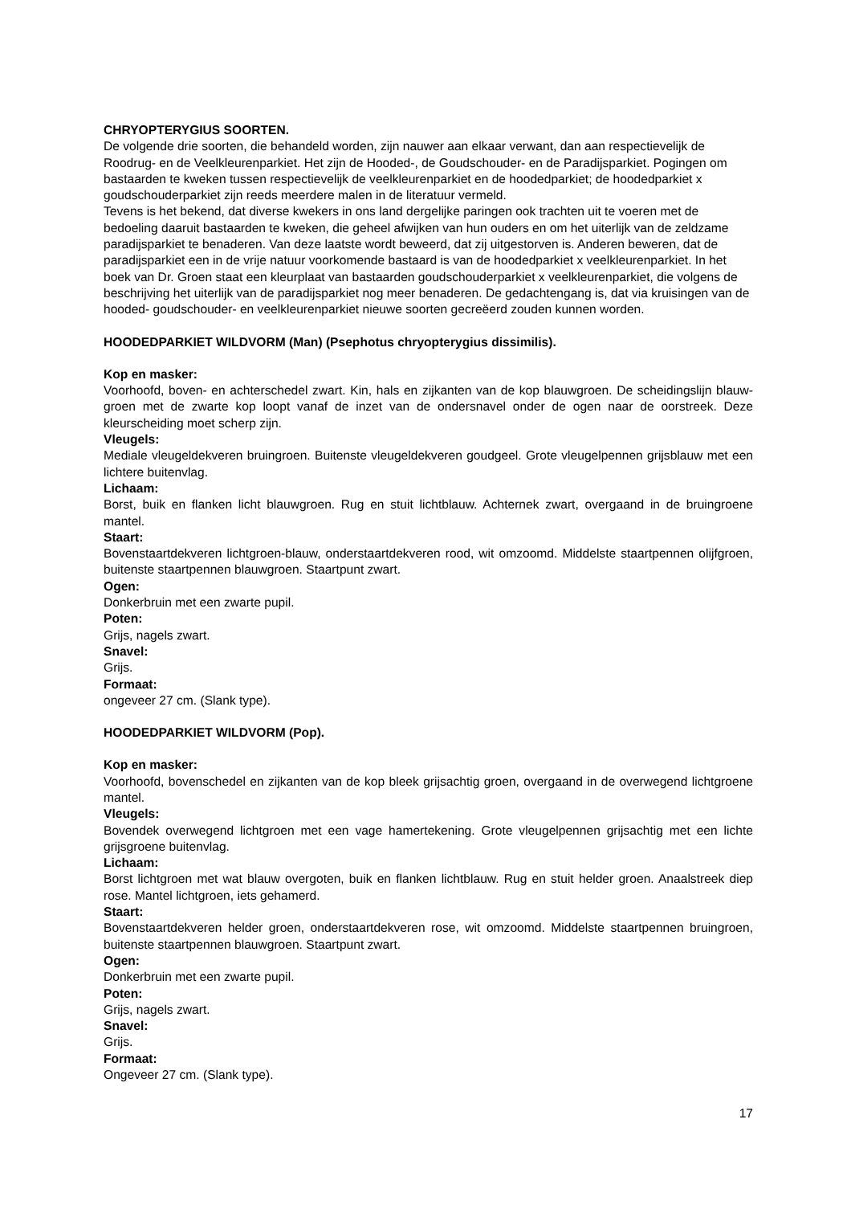CHRYOPTERYGIUS SOORTEN.
De volgende drie soorten, die behandeld worden, zijn nauwer aan elkaar verwant, dan aan respectievelijk de Roodrug- en de Veelkleurenparkiet. Het zijn de Hooded-, de Goudschouder- en de Paradijsparkiet. Pogingen om bastaarden te kweken tussen respectievelijk de veelkleurenparkiet en de hoodedparkiet; de hoodedparkiet x goudschouderparkiet zijn reeds meerdere malen in de literatuur vermeld.
Tevens is het bekend, dat diverse kwekers in ons land dergelijke paringen ook trachten uit te voeren met de bedoeling daaruit bastaarden te kweken, die geheel afwijken van hun ouders en om het uiterlijk van de zeldzame paradijsparkiet te benaderen. Van deze laatste wordt beweerd, dat zij uitgestorven is. Anderen beweren, dat de paradijsparkiet een in de vrije natuur voorkomende bastaard is van de hoodedparkiet x veelkleurenparkiet. In het boek van Dr. Groen staat een kleurplaat van bastaarden goudschouderparkiet x veelkleurenparkiet, die volgens de beschrijving het uiterlijk van de paradijsparkiet nog meer benaderen. De gedachtengang is, dat via kruisingen van de hooded- goudschouder- en veelkleurenparkiet nieuwe soorten gecreëerd zouden kunnen worden.
HOODEDPARKIET WILDVORM (Man) (Psephotus chryopterygius dissimilis).
Kop en masker:
Voorhoofd, boven- en achterschedel zwart. Kin, hals en zijkanten van de kop blauwgroen. De scheidingslijn blauw-groen met de zwarte kop loopt vanaf de inzet van de ondersnavel onder de ogen naar de oorstreek. Deze kleurscheiding moet scherp zijn.
Vleugels:
Mediale vleugeldekveren bruingroen. Buitenste vleugeldekveren goudgeel. Grote vleugelpennen grijsblauw met een lichtere buitenvlag.
Lichaam:
Borst, buik en flanken licht blauwgroen. Rug en stuit lichtblauw. Achternek zwart, overgaand in de bruingroene mantel.
Staart:
Bovenstaartdekveren lichtgroen-blauw, onderstaartdekveren rood, wit omzoomd. Middelste staartpennen olijfgroen, buitenste staartpennen blauwgroen. Staartpunt zwart.
Ogen:
Donkerbruin met een zwarte pupil.
Poten:
Grijs, nagels zwart.
Snavel:
Grijs.
Formaat:
ongeveer 27 cm. (Slank type).
HOODEDPARKIET WILDVORM (Pop).
Kop en masker:
Voorhoofd, bovenschedel en zijkanten van de kop bleek grijsachtig groen, overgaand in de overwegend lichtgroene mantel.
Vleugels:
Bovendek overwegend lichtgroen met een vage hamertekening. Grote vleugelpennen grijsachtig met een lichte grijsgroene buitenvlag.
Lichaam:
Borst lichtgroen met wat blauw overgoten, buik en flanken lichtblauw. Rug en stuit helder groen. Anaalstreek diep rose. Mantel lichtgroen, iets gehamerd.
Staart:
Bovenstaartdekveren helder groen, onderstaartdekveren rose, wit omzoomd. Middelste staartpennen bruingroen, buitenste staartpennen blauwgroen. Staartpunt zwart.
Ogen:
Donkerbruin met een zwarte pupil.
Poten:
Grijs, nagels zwart.
Snavel:
Grijs.
Formaat:
Ongeveer 27 cm. (Slank type).
17